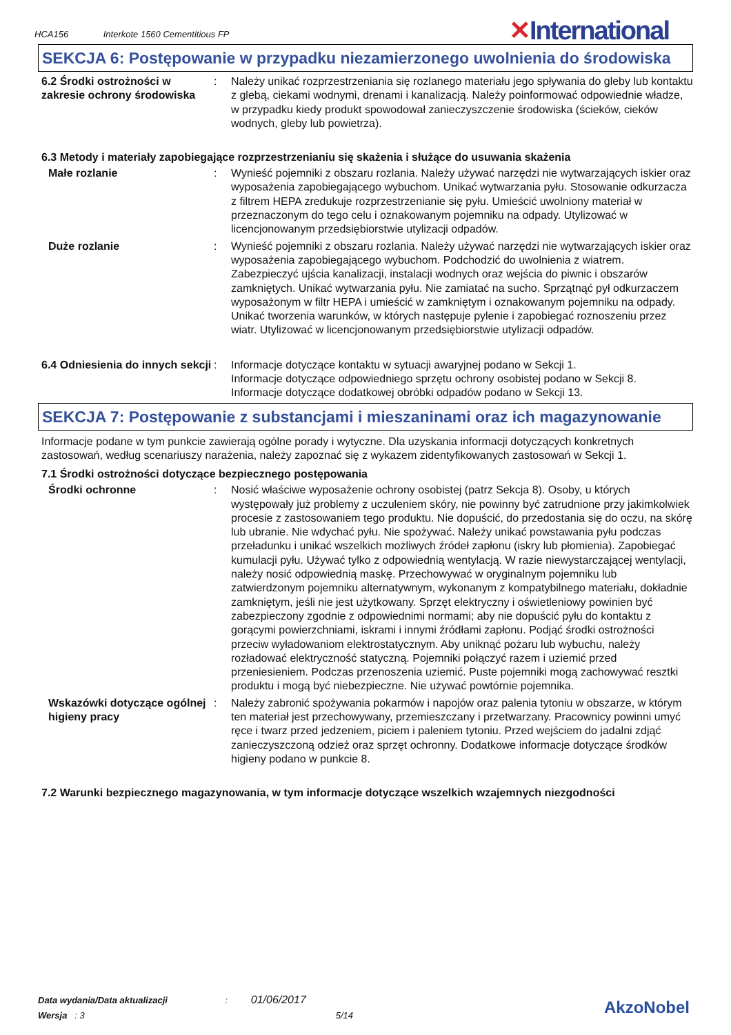HCA156 Interkote 1560 Cementitious FP
✕International
SEKCJA 6: Postępowanie w przypadku niezamierzonego uwolnienia do środowiska
6.2 Środki ostrożności w zakresie ochrony środowiska
: Należy unikać rozprzestrzeniania się rozlanego materiału jego spływania do gleby lub kontaktu z glebą, ciekami wodnymi, drenami i kanalizacją. Należy poinformować odpowiednie władze, w przypadku kiedy produkt spowodował zanieczyszczenie środowiska (ścieków, cieków wodnych, gleby lub powietrza).
6.3 Metody i materiały zapobiegające rozprzestrzenianiu się skażenia i służące do usuwania skażenia
Małe rozlanie : Wynieść pojemniki z obszaru rozlania. Należy używać narzędzi nie wytwarzających iskier oraz wyposażenia zapobiegającego wybuchom. Unikać wytwarzania pyłu. Stosowanie odkurzacza z filtrem HEPA zredukuje rozprzestrzenianie się pyłu. Umieścić uwolniony materiał w przeznaczonym do tego celu i oznakowanym pojemniku na odpady. Utylizować w licencjonowanym przedsiębiorstwie utylizacji odpadów.
Duże rozlanie : Wynieść pojemniki z obszaru rozlania. Należy używać narzędzi nie wytwarzających iskier oraz wyposażenia zapobiegającego wybuchom. Podchodzić do uwolnienia z wiatrem. Zabezpieczyć ujścia kanalizacji, instalacji wodnych oraz wejścia do piwnic i obszarów zamkniętych. Unikać wytwarzania pyłu. Nie zamiatać na sucho. Sprzątnąć pył odkurzaczem wyposażonym w filtr HEPA i umieścić w zamkniętym i oznakowanym pojemniku na odpady. Unikać tworzenia warunków, w których następuje pylenie i zapobiegać roznoszeniu przez wiatr. Utylizować w licencjonowanym przedsiębiorstwie utylizacji odpadów.
6.4 Odniesienia do innych sekcji
: Informacje dotyczące kontaktu w sytuacji awaryjnej podano w Sekcji 1.
Informacje dotyczące odpowiedniego sprzętu ochrony osobistej podano w Sekcji 8.
Informacje dotyczące dodatkowej obróbki odpadów podano w Sekcji 13.
SEKCJA 7: Postępowanie z substancjami i mieszaninami oraz ich magazynowanie
Informacje podane w tym punkcie zawierają ogólne porady i wytyczne. Dla uzyskania informacji dotyczących konkretnych zastosowań, według scenariuszy narażenia, należy zapoznać się z wykazem zidentyfikowanych zastosowań w Sekcji 1.
7.1 Środki ostrożności dotyczące bezpiecznego postępowania
Środki ochronne : Nosić właściwe wyposażenie ochrony osobistej (patrz Sekcja 8). Osoby, u których występowały już problemy z uczuleniem skóry, nie powinny być zatrudnione przy jakimkolwiek procesie z zastosowaniem tego produktu. Nie dopuścić, do przedostania się do oczu, na skórę lub ubranie. Nie wdychać pyłu. Nie spożywać. Należy unikać powstawania pyłu podczas przeładunku i unikać wszelkich możliwych źródeł zapłonu (iskry lub płomienia). Zapobiegać kumulacji pyłu. Używać tylko z odpowiednią wentylacją. W razie niewystarczającej wentylacji, należy nosić odpowiednią maskę. Przechowywać w oryginalnym pojemniku lub zatwierdzonym pojemniku alternatywnym, wykonanym z kompatybilnego materiału, dokładnie zamkniętym, jeśli nie jest użytkowany. Sprzęt elektryczny i oświetleniowy powinien być zabezpieczony zgodnie z odpowiednimi normami; aby nie dopuścić pyłu do kontaktu z gorącymi powierzchniami, iskrami i innymi źródłami zapłonu. Podjąć środki ostrożności przeciw wyładowaniom elektrostatycznym. Aby uniknąć pożaru lub wybuchu, należy rozładować elektryczność statyczną. Pojemniki połączyć razem i uziemić przed przeniesieniem. Podczas przenoszenia uziemić. Puste pojemniki mogą zachowywać resztki produktu i mogą być niebezpieczne. Nie używać powtórnie pojemnika.
Wskazówki dotyczące ogólnej higieny pracy
: Należy zabronić spożywania pokarmów i napojów oraz palenia tytoniu w obszarze, w którym ten materiał jest przechowywany, przemieszczany i przetwarzany. Pracownicy powinni umyć ręce i twarz przed jedzeniem, piciem i paleniem tytoniu. Przed wejściem do jadalni zdjąć zanieczyszczoną odzież oraz sprzęt ochronny. Dodatkowe informacje dotyczące środków higieny podano w punkcie 8.
7.2 Warunki bezpiecznego magazynowania, w tym informacje dotyczące wszelkich wzajemnych niezgodności
Data wydania/Data aktualizacji : 01/06/2017
Wersja : 3 5/14 AkzoNobel